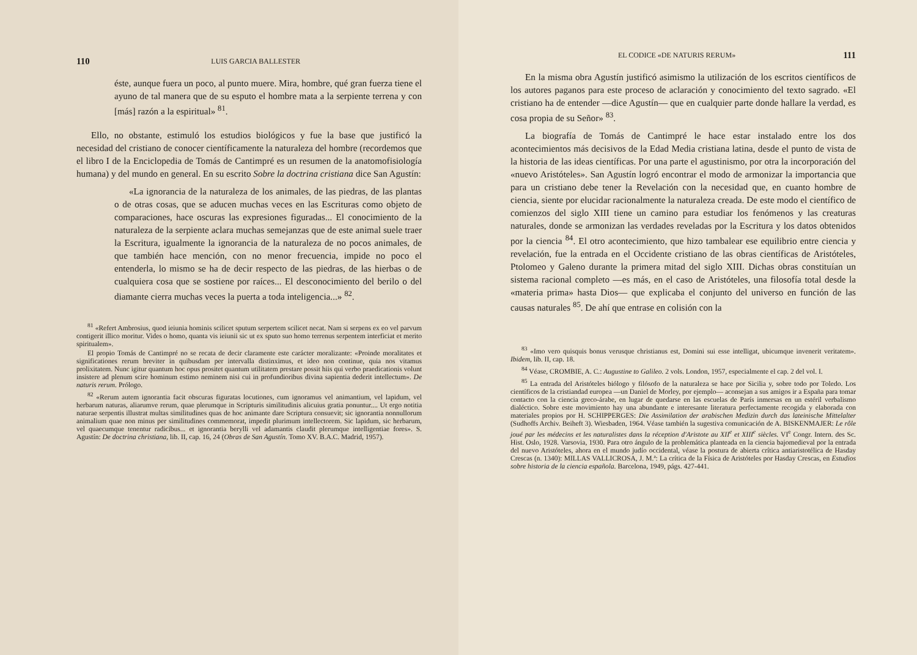110 LUIS GARCIA BALLESTER
éste, aunque fuera un poco, al punto muere. Mira, hombre, qué gran fuerza tiene el ayuno de tal manera que de su esputo el hombre mata a la serpiente terrena y con [más] razón a la espiritual» <sup>81</sup>.
Ello, no obstante, estimuló los estudios biológicos y fue la base que justificó la necesidad del cristiano de conocer científicamente la naturaleza del hombre (recordemos que el libro I de la Enciclopedia de Tomás de Cantimpré es un resumen de la anatomofisiología humana) y del mundo en general. En su escrito Sobre la doctrina cristiana dice San Agustín:
«La ignorancia de la naturaleza de los animales, de las piedras, de las plantas o de otras cosas, que se aducen muchas veces en las Escrituras como objeto de comparaciones, hace oscuras las expresiones figuradas... El conocimiento de la naturaleza de la serpiente aclara muchas semejanzas que de este animal suele traer la Escritura, igualmente la ignorancia de la naturaleza de no pocos animales, de que también hace mención, con no menor frecuencia, impide no poco el entenderla, lo mismo se ha de decir respecto de las piedras, de las hierbas o de cualquiera cosa que se sostiene por raíces... El desconocimiento del berilo o del diamante cierra muchas veces la puerta a toda inteligencia...» <sup>82</sup>.
<sup>81</sup> «Refert Ambrosius, quod ieiunia hominis scilicet sputum serpertem scilicet necat. Nam si serpens ex eo vel parvum contigerit illico moritur. Vides o homo, quanta vis ieiunii sic ut ex sputo suo homo terrenus serpentem interficiat et merito spiritualem».
El propio Tomás de Cantimpré no se recata de decir claramente este carácter moralizante: «Proinde moralitates et significationes rerum breviter in quibusdam per intervalla distinximus, et ideo non continue, quia nos vitamus prolixitatem. Nunc igitur quantum hoc opus prositet quantum utilitatem prestare possit hiis qui verbo praedicationis volunt insistere ad plenum scire hominum estimo neminem nisi cui in profundioribus divina sapientia dederit intellectum». De naturis rerum. Prólogo.
<sup>82</sup> «Rerum autem ignorantia facit obscuras figuratas locutiones, cum ignoramus vel animantium, vel lapidum, vel herbarum naturas, aliarumve rerum, quae plerumque in Scripturis similitudinis alicuius gratia ponuntur.... Ut ergo notitia naturae serpentis illustrat multas similitudines quas de hoc animante dare Scriptura consuevit; sic ignorantia nonnullorum animalium quae non minus per similitudines commemorat, impedit plurimum intellectorem. Sic lapidum, sic herbarum, vel quaecumque tenentur radicibus... et ignorantia berylli vel adamantis claudit plerumque intelligentiae fores». S. Agustín: De doctrina christiana, lib. II, cap. 16, 24 (Obras de San Agustín. Tomo XV. B.A.C. Madrid, 1957).
EL CODICE «DE NATURIS RERUM» 111
En la misma obra Agustín justificó asimismo la utilización de los escritos científicos de los autores paganos para este proceso de aclaración y conocimiento del texto sagrado. «El cristiano ha de entender —dice Agustín— que en cualquier parte donde hallare la verdad, es cosa propia de su Señor» <sup>83</sup>.
La biografía de Tomás de Cantimpré le hace estar instalado entre los dos acontecimientos más decisivos de la Edad Media cristiana latina, desde el punto de vista de la historia de las ideas científicas. Por una parte el agustinismo, por otra la incorporación del «nuevo Aristóteles». San Agustín logró encontrar el modo de armonizar la importancia que para un cristiano debe tener la Revelación con la necesidad que, en cuanto hombre de ciencia, siente por elucidar racionalmente la naturaleza creada. De este modo el científico de comienzos del siglo XIII tiene un camino para estudiar los fenómenos y las creaturas naturales, donde se armonizan las verdades reveladas por la Escritura y los datos obtenidos por la ciencia <sup>84</sup>. El otro acontecimiento, que hizo tambalear ese equilibrio entre ciencia y revelación, fue la entrada en el Occidente cristiano de las obras científicas de Aristóteles, Ptolomeo y Galeno durante la primera mitad del siglo XIII. Dichas obras constituían un sistema racional completo —es más, en el caso de Aristóteles, una filosofía total desde la «materia prima» hasta Dios— que explicaba el conjunto del universo en función de las causas naturales <sup>85</sup>. De ahí que entrase en colisión con la
<sup>83</sup> «Imo vero quisquis bonus verusque christianus est, Domini sui esse intelligat, ubicumque invenerit veritatem». Ibidem, lib. II, cap. 18.
<sup>84</sup> Véase, CROMBIE, A. C.: Augustine to Galileo. 2 vols. London, 1957, especialmente el cap. 2 del vol. I.
<sup>85</sup> La entrada del Aristóteles biólogo y filósofo de la naturaleza se hace por Sicilia y, sobre todo por Toledo. Los científicos de la cristiandad europea —un Daniel de Morley, por ejemplo— aconsejan a sus amigos ir a España para tomar contacto con la ciencia greco-árabe, en lugar de quedarse en las escuelas de París inmersas en un estéril verbalismo dialéctico. Sobre este movimiento hay una abundante e interesante literatura perfectamente recogida y elaborada con materiales propios por H. SCHIPPERGES: Die Assimilation der arabischen Medizin durch das lateinische Mittelalter (Sudhoffs Archiv. Beiheft 3). Wiesbaden, 1964. Véase también la sugestiva comunicación de A. BISKENMAJER: Le rôle joué par les médecins et les naturalistes dans la réception d'Aristote au XII<sup>e</sup> et XIII<sup>e</sup> siècles. VI<sup>e</sup> Congr. Intern. des Sc. Hist. Oslo, 1928. Varsovia, 1930. Para otro ángulo de la problemática planteada en la ciencia bajomedieval por la entrada del nuevo Aristóteles, ahora en el mundo judío occidental, véase la postura de abierta crítica antiaristotélica de Hasday Crescas (n. 1340): MILLAS VALLICROSA, J. M.ª: La crítica de la Física de Aristóteles por Hasday Crescas, en Estudios sobre historia de la ciencia española. Barcelona, 1949, págs. 427-441.